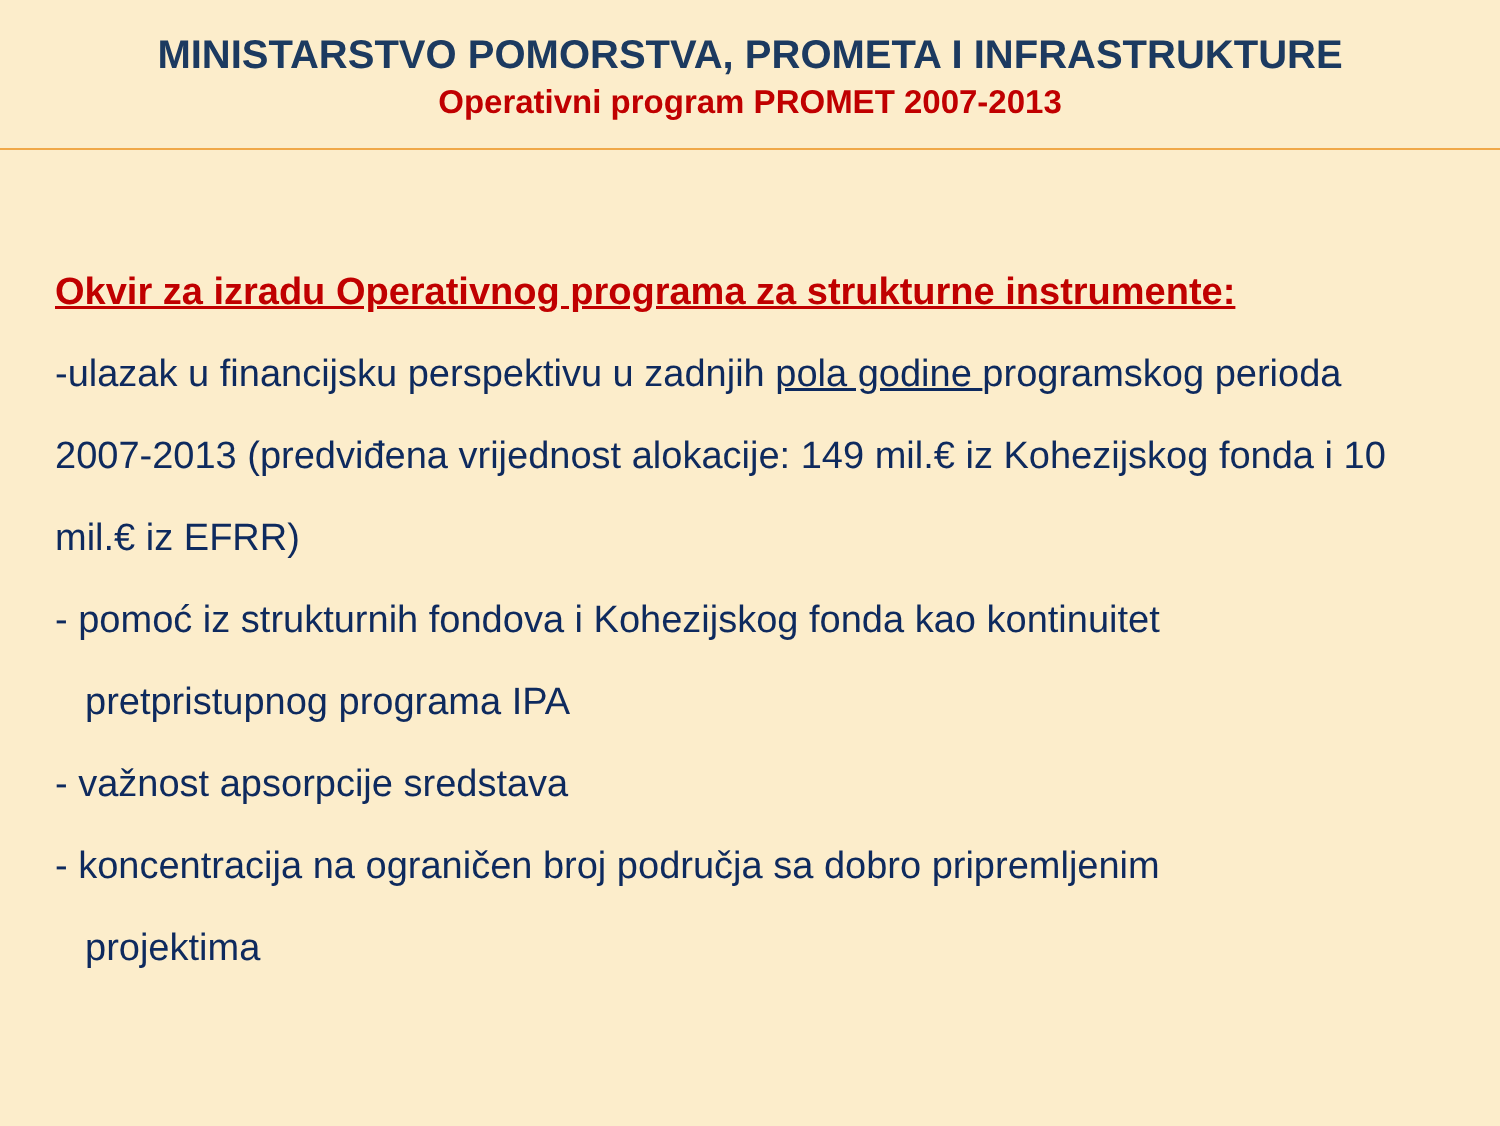MINISTARSTVO POMORSTVA, PROMETA I INFRASTRUKTURE
Operativni program PROMET 2007-2013
Okvir za izradu Operativnog programa za strukturne instrumente:
-ulazak u financijsku perspektivu u zadnjih pola godine programskog perioda 2007-2013 (predviđena vrijednost alokacije: 149 mil.€ iz Kohezijskog fonda i 10 mil.€ iz EFRR)
- pomoć iz strukturnih fondova i Kohezijskog fonda kao kontinuitet
pretpristupnog programa IPA
- važnost apsorpcije sredstava
- koncentracija na ograničen broj područja sa dobro pripremljenim
projektima